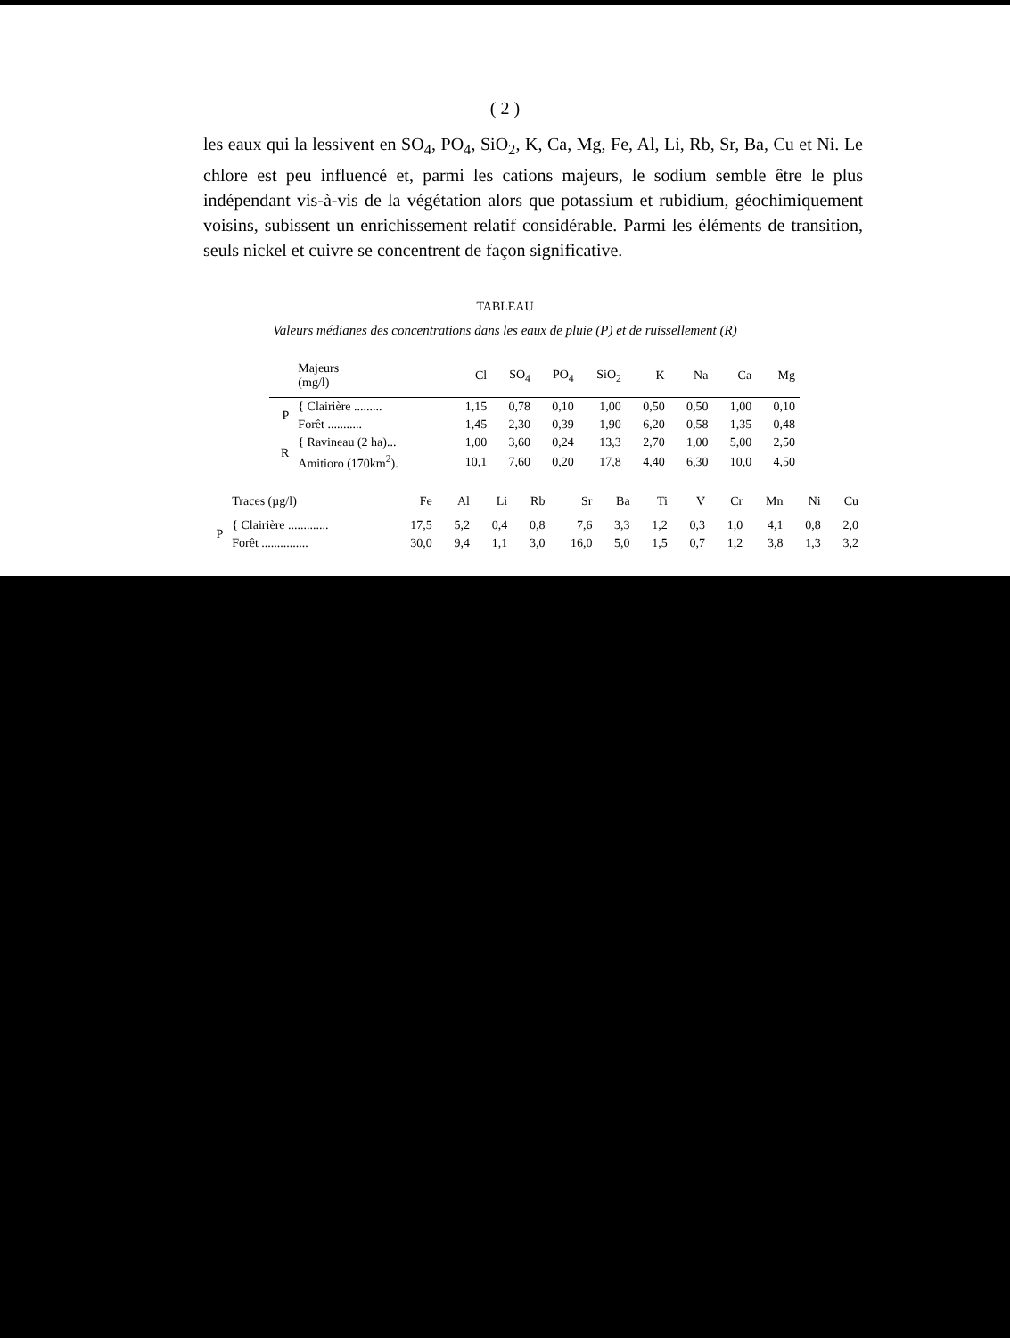( 2 )
les eaux qui la lessivent en SO<sub>4</sub>, PO<sub>4</sub>, SiO<sub>2</sub>, K, Ca, Mg, Fe, Al, Li, Rb, Sr, Ba, Cu et Ni. Le chlore est peu influencé et, parmi les cations majeurs, le sodium semble être le plus indépendant vis-à-vis de la végétation alors que potassium et rubidium, géochimiquement voisins, subissent un enrichissement relatif considérable. Parmi les éléments de transition, seuls nickel et cuivre se concentrent de façon significative.
TABLEAU
Valeurs médianes des concentrations dans les eaux de pluie (P) et de ruissellement (R)
| | Majeurs (mg/l) | Cl | SO<sub>4</sub> | PO<sub>4</sub> | SiO<sub>2</sub> | K | Na | Ca | Mg |
| --- | --- | --- | --- | --- | --- | --- | --- | --- | --- |
| P | { Clairière ......... | 1,15 | 0,78 | 0,10 | 1,00 | 0,50 | 0,50 | 1,00 | 0,10 |
| | Forêt ........... | 1,45 | 2,30 | 0,39 | 1,90 | 6,20 | 0,58 | 1,35 | 0,48 |
| R | { Ravineau (2 ha)... | 1,00 | 3,60 | 0,24 | 13,3 | 2,70 | 1,00 | 5,00 | 2,50 |
| | Amitioro (170km<sup>2</sup>). | 10,1 | 7,60 | 0,20 | 17,8 | 4,40 | 6,30 | 10,0 | 4,50 |
| | Traces (µg/l) | Fe | Al | Li | Rb | Sr | Ba | Ti | V | Cr | Mn | Ni | Cu |
| --- | --- | --- | --- | --- | --- | --- | --- | --- | --- | --- | --- | --- | --- |
| P | { Clairière ............. | 17,5 | 5,2 | 0,4 | 0,8 | 7,6 | 3,3 | 1,2 | 0,3 | 1,0 | 4,1 | 0,8 | 2,0 |
| | Forêt ............... | 30,0 | 9,4 | 1,1 | 3,0 | 16,0 | 5,0 | 1,5 | 0,7 | 1,2 | 3,8 | 1,3 | 3,2 |